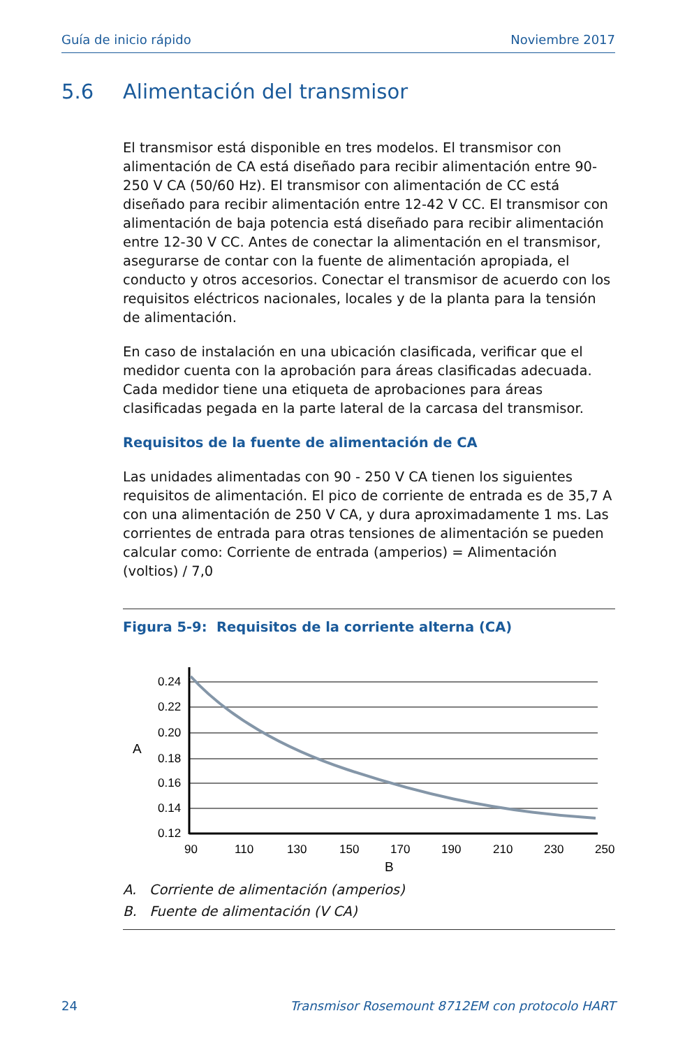Guía de inicio rápido Noviembre 2017
5.6 Alimentación del transmisor
El transmisor está disponible en tres modelos. El transmisor con alimentación de CA está diseñado para recibir alimentación entre 90-250 V CA (50/60 Hz). El transmisor con alimentación de CC está diseñado para recibir alimentación entre 12-42 V CC. El transmisor con alimentación de baja potencia está diseñado para recibir alimentación entre 12-30 V CC. Antes de conectar la alimentación en el transmisor, asegurarse de contar con la fuente de alimentación apropiada, el conducto y otros accesorios. Conectar el transmisor de acuerdo con los requisitos eléctricos nacionales, locales y de la planta para la tensión de alimentación.
En caso de instalación en una ubicación clasificada, verificar que el medidor cuenta con la aprobación para áreas clasificadas adecuada. Cada medidor tiene una etiqueta de aprobaciones para áreas clasificadas pegada en la parte lateral de la carcasa del transmisor.
Requisitos de la fuente de alimentación de CA
Las unidades alimentadas con 90 - 250 V CA tienen los siguientes requisitos de alimentación. El pico de corriente de entrada es de 35,7 A con una alimentación de 250 V CA, y dura aproximadamente 1 ms. Las corrientes de entrada para otras tensiones de alimentación se pueden calcular como: Corriente de entrada (amperios) = Alimentación (voltios) / 7,0
Figura 5-9: Requisitos de la corriente alterna (CA)
0.24
0.22
0.20
0.18
0.16
0.14
0.12
A
90
110
130
150
170
190
210
230
250
B
A. Corriente de alimentación (amperios)
B. Fuente de alimentación (V CA)
24 Transmisor Rosemount 8712EM con protocolo HART